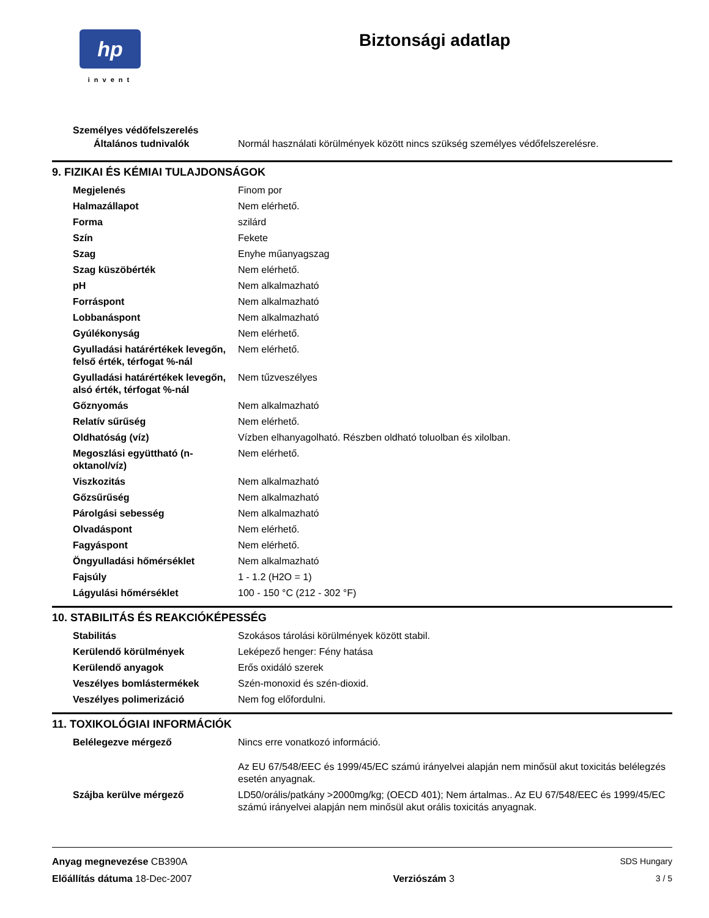hp
invent
Biztonsági adatlap
Személyes védőfelszerelés
| Általános tudnivalók | Normál használati körülmények között nincs szükség személyes védőfelszerelésre. |
9. FIZIKAI ÉS KÉMIAI TULAJDONSÁGOK
| Megjelenés | Finom por |
| Halmazállapot | Nem elérhető. |
| Forma | szilárd |
| Szín | Fekete |
| Szag | Enyhe műanyagszag |
| Szag küszöbérték | Nem elérhető. |
| pH | Nem alkalmazható |
| Forráspont | Nem alkalmazható |
| Lobbanáspont | Nem alkalmazható |
| Gyúlékonyság | Nem elérhető. |
| Gyulladási határértékek levegőn, felső érték, térfogat %-nál | Nem elérhető. |
| Gyulladási határértékek levegőn, alsó érték, térfogat %-nál | Nem tűzveszélyes |
| Gőznyomás | Nem alkalmazható |
| Relatív sűrűség | Nem elérhető. |
| Oldhatóság (víz) | Vízben elhanyagolható. Részben oldható toluolban és xilolban. |
| Megoszlási együttható (n-oktanol/víz) | Nem elérhető. |
| Viszkozitás | Nem alkalmazható |
| Gőzsűrűség | Nem alkalmazható |
| Párolgási sebesség | Nem alkalmazható |
| Olvadáspont | Nem elérhető. |
| Fagyáspont | Nem elérhető. |
| Öngyulladási hőmérséklet | Nem alkalmazható |
| Fajsúly | 1 - 1.2 (H2O = 1) |
| Lágyulási hőmérséklet | 100 - 150 °C (212 - 302 °F) |
10. STABILITÁS ÉS REAKCIÓKÉPESSÉG
| Stabilitás | Szokásos tárolási körülmények között stabil. |
| Kerülendő körülmények | Leképező henger: Fény hatása |
| Kerülendő anyagok | Erős oxidáló szerek |
| Veszélyes bomlástermékek | Szén-monoxid és szén-dioxid. |
| Veszélyes polimerizáció | Nem fog előfordulni. |
11. TOXIKOLÓGIAI INFORMÁCIÓK
| Belélegezve mérgező | Nincs erre vonatkozó információ. Az EU 67/548/EEC és 1999/45/EC számú irányelvei alapján nem minősül akut toxicitás belélegzés esetén anyagnak. |
| Szájba kerülve mérgező | LD50/orális/patkány >2000mg/kg; (OECD 401); Nem ártalmas.. Az EU 67/548/EEC és 1999/45/EC számú irányelvei alapján nem minősül akut orális toxicitás anyagnak. |
Anyag megnevezése CB390A SDS Hungary
Előállítás dátuma 18-Dec-2007 Verziószám 3 3 / 5